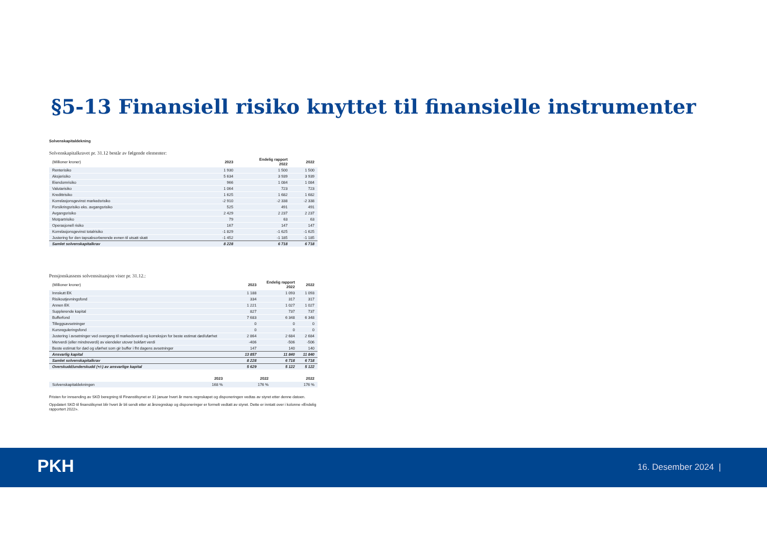§5-13 Finansiell risiko knyttet til finansielle instrumenter
Solvenskapitaldekning
Solvenskapitalkravet pr. 31.12 består av følgende elementer:
| (Millioner kroner) | 2023 | Endelig rapport 2022 | 2022 |
| --- | --- | --- | --- |
| Renterisiko | 1 930 | 1 500 | 1 500 |
| Aksjerisiko | 5 634 | 3 939 | 3 939 |
| Eiendomrisiko | 966 | 1 084 | 1 084 |
| Valutarisiko | 1 064 | 723 | 723 |
| Kredittrisiko | 1 625 | 1 682 | 1 682 |
| Korrelasjonsgevinst markedsrisiko | -2 910 | -2 338 | -2 338 |
| Forsikringsrisiko eks. avgangsrisiko | 525 | 491 | 491 |
| Avgangsrisiko | 2 429 | 2 237 | 2 237 |
| Motpartrisiko | 79 | 63 | 63 |
| Operasjonell risiko | 167 | 147 | 147 |
| Korrelasjonsgevinst totalrisiko | -1 829 | -1 625 | -1 625 |
| Justering for den tapsabsorberende evnen til utsatt skatt | -1 452 | -1 185 | -1 185 |
| Samlet solvenskapitalkrav | 8 228 | 6 718 | 6 718 |
Pensjonskassens solvenssituasjon viser pr. 31.12.:
| (Millioner kroner) | 2023 | Endelig rapport 2022 | 2022 |
| --- | --- | --- | --- |
| Innskutt EK | 1 188 | 1 093 | 1 093 |
| Risikoutjevningsfond | 334 | 317 | 317 |
| Annen EK | 1 221 | 1 027 | 1 027 |
| Supplerende kapital | 827 | 737 | 737 |
| Bufferfond | 7 683 | 6 348 | 6 348 |
| Tilleggsavsetninger | 0 | 0 | 0 |
| Kursreguleringsfond | 0 | 0 | 0 |
| Justering i avsetninger ved overgang til markedsverdi og korreksjon for beste estimat død/uførhet | 2 864 | 2 684 | 2 684 |
| Merverdi (eller mindreverdi) av eiendeler utover bokført verdi | -406 | -506 | -506 |
| Beste estimat for død og uførhet som gir buffer i fht dagens avsetninger | 147 | 140 | 140 |
| Ansvarlig kapital | 13 857 | 11 840 | 11 840 |
| Samlet solvenskapitalkrav | 8 228 | 6 718 | 6 718 |
| Overskudd/underskudd (+/-) av ansvarlige kapital | 5 629 | 5 122 | 5 122 |
| | 2023 | 2022 | 2022 |
| --- | --- | --- | --- |
| Solvenskapitaldekningen | 168 % | 176 % | 176 % |
Fristen for innsending av SKD beregning til Finanstilsynet er 31 januar hvert år mens regnskapet og disponeringen vedtas av styret etter denne datoen.
Oppdatert SKD til finanstilsynet blir hvert år bli sendt etter at årsregnskap og disponeringer er formelt vedtatt av styret. Dette er inntatt over i kolonne «Endelig rapportert 2022».
PKH 16. Desember 2024 |